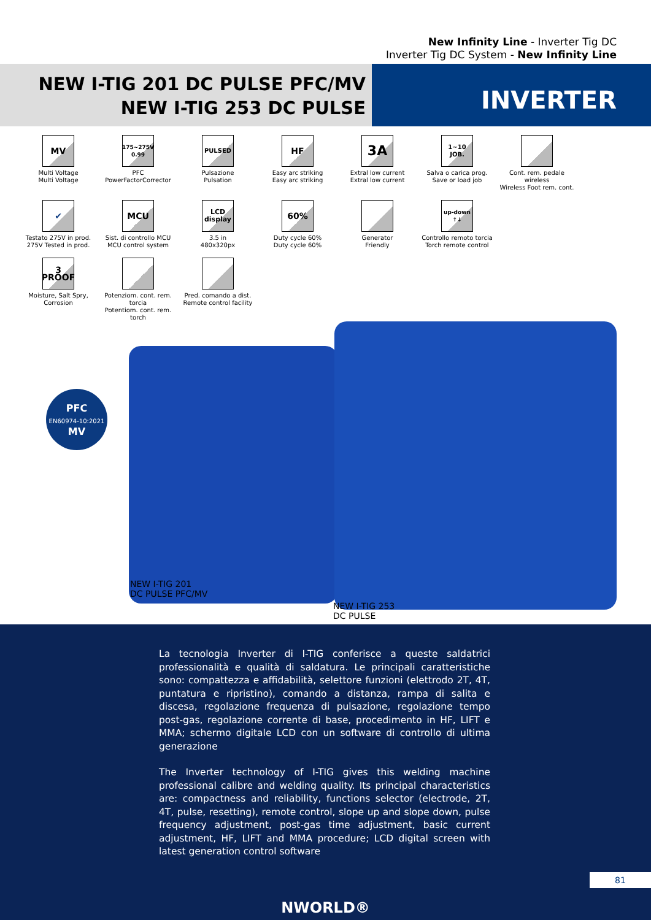New Infinity Line - Inverter Tig DC
Inverter Tig DC System - New Infinity Line
NEW I-TIG 201 DC PULSE PFC/MV
NEW I-TIG 253 DC PULSE
INVERTER
MV
Multi Voltage
Multi Voltage
175~275V 0.99
PFC
PowerFactorCorrector
PULSED
Pulsazione
Pulsation
HF
Easy arc striking
Easy arc striking
3A
Extral low current
Extral low current
1~10 JOB.
Salva o carica prog.
Save or load job
Cont. rem. pedale wireless
Wireless Foot rem. cont.
✔
Testato 275V in prod.
275V Tested in prod.
MCU
Sist. di controllo MCU
MCU control system
LCD display
3.5 in
480x320px
60%
Duty cycle 60%
Duty cycle 60%
Generator
Friendly
up-down ↑↓
Controllo remoto torcia
Torch remote control
3 PROOF
Moisture, Salt Spry,
Corrosion
Potenziom. cont. rem. torcia
Potentiom. cont. rem. torch
Pred. comando a dist.
Remote control facility
PFC
EN60974-10:2021
MV
NEW I-TIG 201
DC PULSE PFC/MV
NEW I-TIG 253
DC PULSE
La tecnologia Inverter di I-TIG conferisce a queste saldatrici professionalità e qualità di saldatura. Le principali caratteristiche sono: compattezza e affidabilità, selettore funzioni (elettrodo 2T, 4T, puntatura e ripristino), comando a distanza, rampa di salita e discesa, regolazione frequenza di pulsazione, regolazione tempo post-gas, regolazione corrente di base, procedimento in HF, LIFT e MMA; schermo digitale LCD con un software di controllo di ultima generazione
The Inverter technology of I-TIG gives this welding machine professional calibre and welding quality. Its principal characteristics are: compactness and reliability, functions selector (electrode, 2T, 4T, pulse, resetting), remote control, slope up and slope down, pulse frequency adjustment, post-gas time adjustment, basic current adjustment, HF, LIFT and MMA procedure; LCD digital screen with latest generation control software
NWORLD®
81